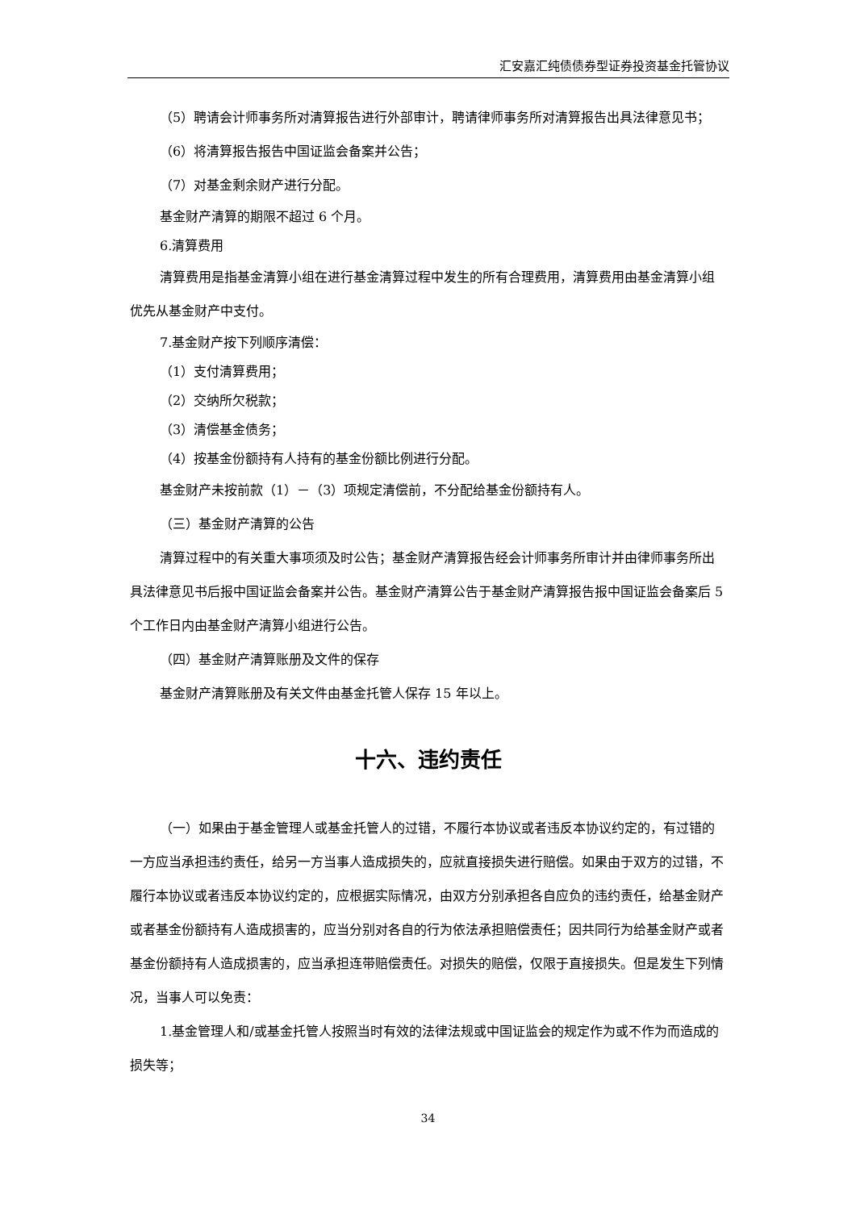汇安嘉汇纯债债券型证券投资基金托管协议
（5）聘请会计师事务所对清算报告进行外部审计，聘请律师事务所对清算报告出具法律意见书；
（6）将清算报告报告中国证监会备案并公告；
（7）对基金剩余财产进行分配。
基金财产清算的期限不超过 6 个月。
6.清算费用
清算费用是指基金清算小组在进行基金清算过程中发生的所有合理费用，清算费用由基金清算小组优先从基金财产中支付。
7.基金财产按下列顺序清偿：
（1）支付清算费用；
（2）交纳所欠税款；
（3）清偿基金债务；
（4）按基金份额持有人持有的基金份额比例进行分配。
基金财产未按前款（1）－（3）项规定清偿前，不分配给基金份额持有人。
（三）基金财产清算的公告
清算过程中的有关重大事项须及时公告；基金财产清算报告经会计师事务所审计并由律师事务所出具法律意见书后报中国证监会备案并公告。基金财产清算公告于基金财产清算报告报中国证监会备案后 5 个工作日内由基金财产清算小组进行公告。
（四）基金财产清算账册及文件的保存
基金财产清算账册及有关文件由基金托管人保存 15 年以上。
十六、违约责任
（一）如果由于基金管理人或基金托管人的过错，不履行本协议或者违反本协议约定的，有过错的一方应当承担违约责任，给另一方当事人造成损失的，应就直接损失进行赔偿。如果由于双方的过错，不履行本协议或者违反本协议约定的，应根据实际情况，由双方分别承担各自应负的违约责任，给基金财产或者基金份额持有人造成损害的，应当分别对各自的行为依法承担赔偿责任；因共同行为给基金财产或者基金份额持有人造成损害的，应当承担连带赔偿责任。对损失的赔偿，仅限于直接损失。但是发生下列情况，当事人可以免责：
1.基金管理人和/或基金托管人按照当时有效的法律法规或中国证监会的规定作为或不作为而造成的损失等；
34